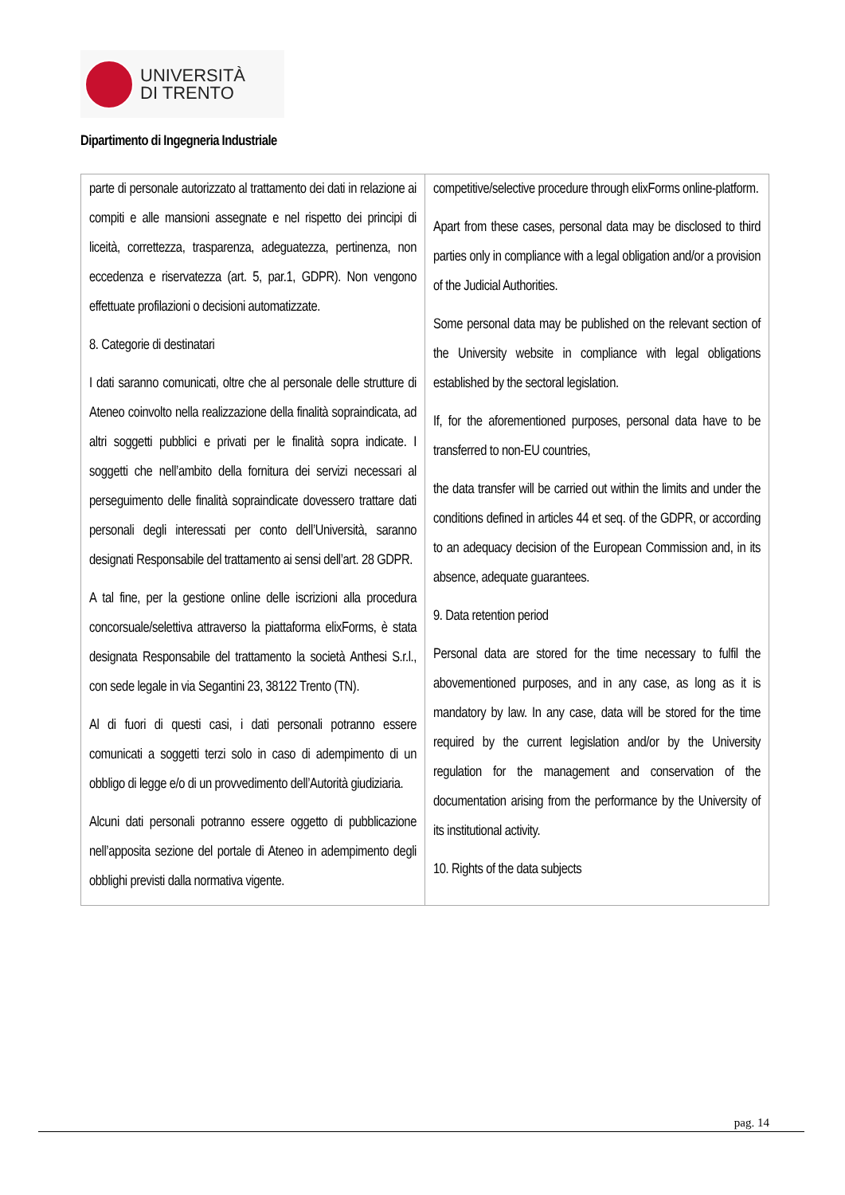UNIVERSITÀ
DI TRENTO
Dipartimento di Ingegneria Industriale
| parte di personale autorizzato al trattamento dei dati in relazione ai compiti e alle mansioni assegnate e nel rispetto dei principi di liceità, correttezza, trasparenza, adeguatezza, pertinenza, non eccedenza e riservatezza (art. 5, par.1, GDPR). Non vengono effettuate profilazioni o decisioni automatizzate. 8. Categorie di destinatari I dati saranno comunicati, oltre che al personale delle strutture di Ateneo coinvolto nella realizzazione della finalità sopraindicata, ad altri soggetti pubblici e privati per le finalità sopra indicate. I soggetti che nell’ambito della fornitura dei servizi necessari al perseguimento delle finalità sopraindicate dovessero trattare dati personali degli interessati per conto dell’Università, saranno designati Responsabile del trattamento ai sensi dell’art. 28 GDPR. A tal fine, per la gestione online delle iscrizioni alla procedura concorsuale/selettiva attraverso la piattaforma elixForms, è stata designata Responsabile del trattamento la società Anthesi S.r.l., con sede legale in via Segantini 23, 38122 Trento (TN). Al di fuori di questi casi, i dati personali potranno essere comunicati a soggetti terzi solo in caso di adempimento di un obbligo di legge e/o di un provvedimento dell’Autorità giudiziaria. Alcuni dati personali potranno essere oggetto di pubblicazione nell’apposita sezione del portale di Ateneo in adempimento degli obblighi previsti dalla normativa vigente. | competitive/selective procedure through elixForms online-platform. Apart from these cases, personal data may be disclosed to third parties only in compliance with a legal obligation and/or a provision of the Judicial Authorities. Some personal data may be published on the relevant section of the University website in compliance with legal obligations established by the sectoral legislation. If, for the aforementioned purposes, personal data have to be transferred to non-EU countries, the data transfer will be carried out within the limits and under the conditions defined in articles 44 et seq. of the GDPR, or according to an adequacy decision of the European Commission and, in its absence, adequate guarantees. 9. Data retention period Personal data are stored for the time necessary to fulfil the abovementioned purposes, and in any case, as long as it is mandatory by law. In any case, data will be stored for the time required by the current legislation and/or by the University regulation for the management and conservation of the documentation arising from the performance by the University of its institutional activity. 10. Rights of the data subjects |
pag. 14